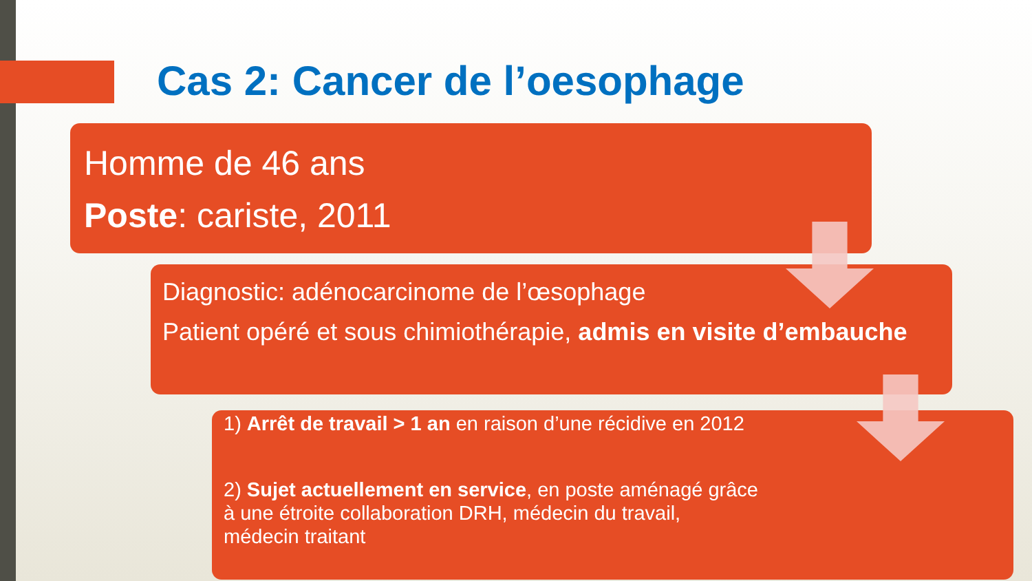Cas 2: Cancer de l’oesophage
Homme de 46 ans
Poste: cariste, 2011
Diagnostic: adénocarcinome de l’œsophage
Patient opéré et sous chimiothérapie, admis en visite d’embauche
1) Arrêt de travail > 1 an en raison d’une récidive en 2012
2) Sujet actuellement en service, en poste aménagé grâce
à une étroite collaboration DRH, médecin du travail,
médecin traitant